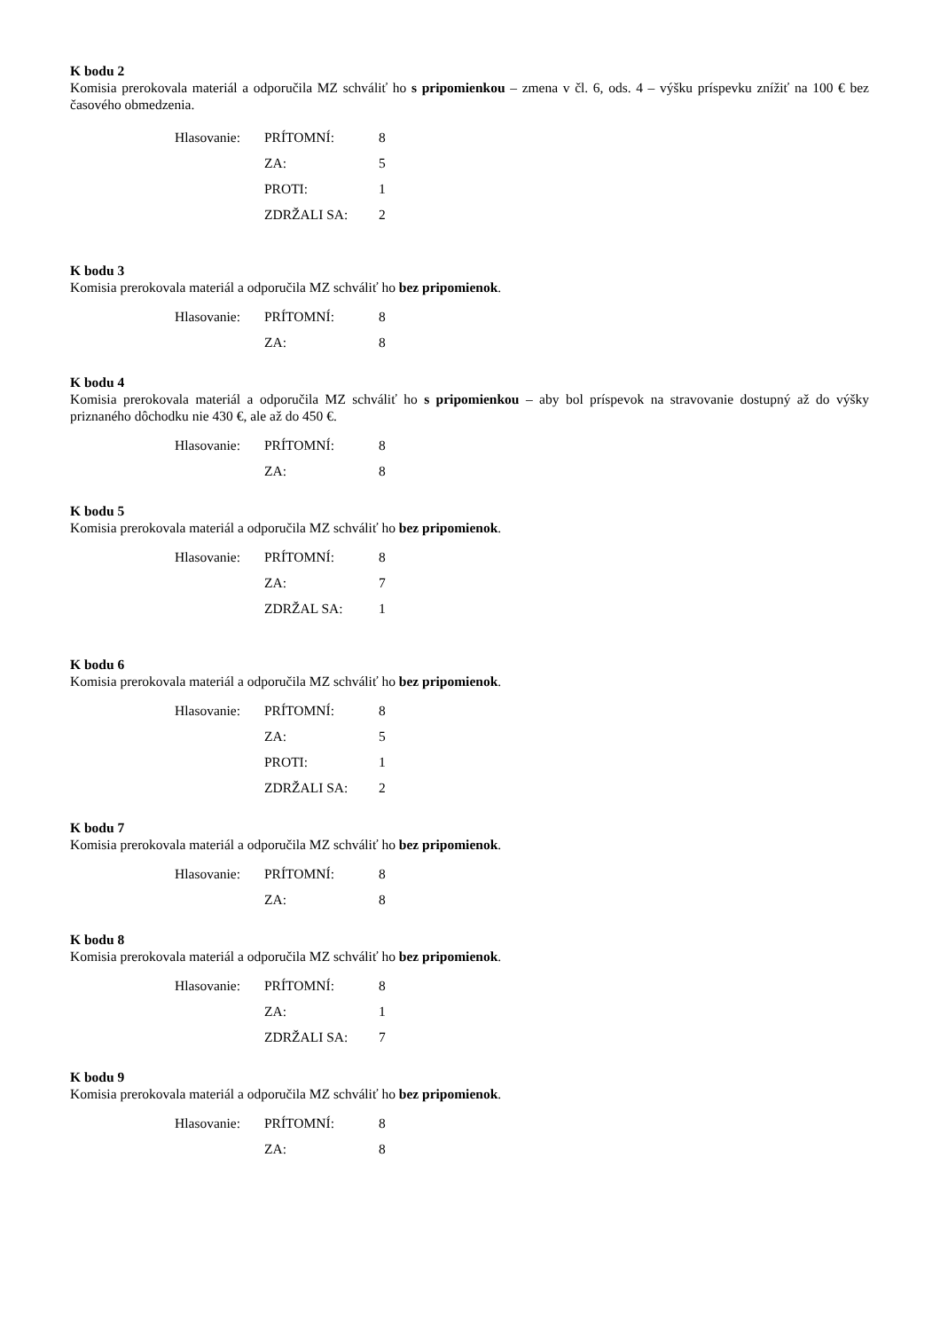K bodu 2
Komisia prerokovala materiál a odporučila MZ schváliť ho s pripomienkou – zmena v čl. 6, ods. 4 – výšku príspevku znížiť na 100 € bez časového obmedzenia.
| Hlasovanie: | PRÍTOMNÍ: | 8 |
| | ZA: | 5 |
| | PROTI: | 1 |
| | ZDRŽALI SA: | 2 |
K bodu 3
Komisia prerokovala materiál a odporučila MZ schváliť ho bez pripomienok.
| Hlasovanie: | PRÍTOMNÍ: | 8 |
| | ZA: | 8 |
K bodu 4
Komisia prerokovala materiál a odporučila MZ schváliť ho s pripomienkou – aby bol príspevok na stravovanie dostupný až do výšky priznaného dôchodku nie 430 €, ale až do 450 €.
| Hlasovanie: | PRÍTOMNÍ: | 8 |
| | ZA: | 8 |
K bodu 5
Komisia prerokovala materiál a odporučila MZ schváliť ho bez pripomienok.
| Hlasovanie: | PRÍTOMNÍ: | 8 |
| | ZA: | 7 |
| | ZDRŽAL SA: | 1 |
K bodu 6
Komisia prerokovala materiál a odporučila MZ schváliť ho bez pripomienok.
| Hlasovanie: | PRÍTOMNÍ: | 8 |
| | ZA: | 5 |
| | PROTI: | 1 |
| | ZDRŽALI SA: | 2 |
K bodu 7
Komisia prerokovala materiál a odporučila MZ schváliť ho bez pripomienok.
| Hlasovanie: | PRÍTOMNÍ: | 8 |
| | ZA: | 8 |
K bodu 8
Komisia prerokovala materiál a odporučila MZ schváliť ho bez pripomienok.
| Hlasovanie: | PRÍTOMNÍ: | 8 |
| | ZA: | 1 |
| | ZDRŽALI SA: | 7 |
K bodu 9
Komisia prerokovala materiál a odporučila MZ schváliť ho bez pripomienok.
| Hlasovanie: | PRÍTOMNÍ: | 8 |
| | ZA: | 8 |